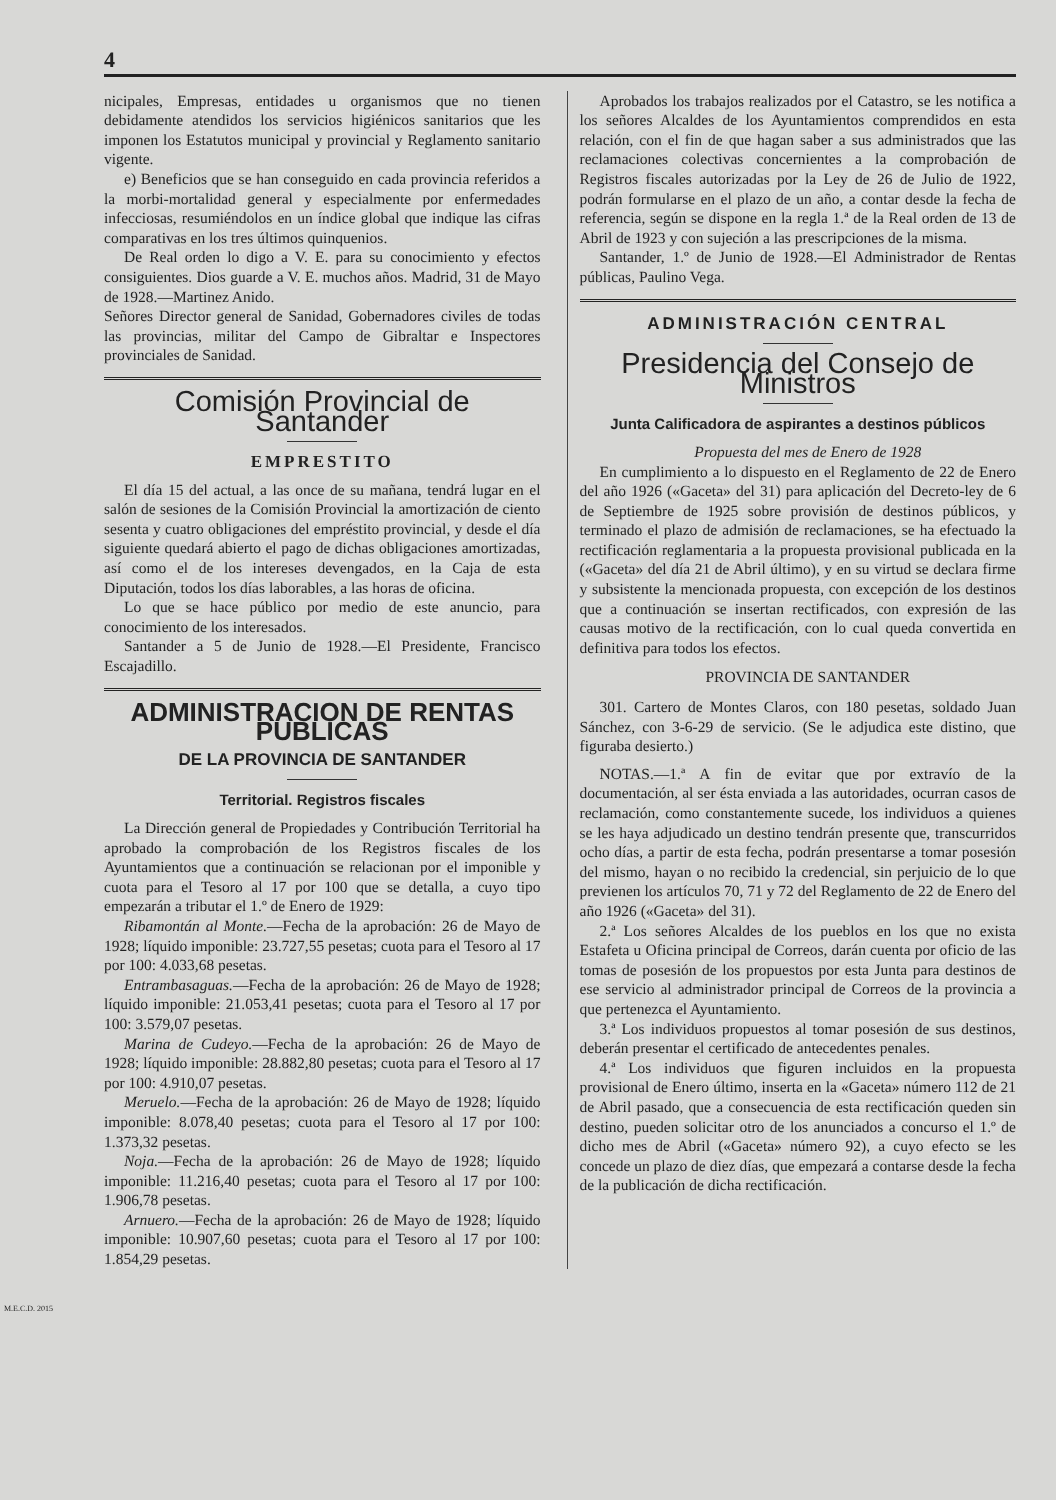4
nicipales, Empresas, entidades u organismos que no tienen debidamente atendidos los servicios higiénicos sanitarios que les imponen los Estatutos municipal y provincial y Reglamento sanitario vigente.
e) Beneficios que se han conseguido en cada provincia referidos a la morbi-mortalidad general y especialmente por enfermedades infecciosas, resumiéndolos en un índice global que indique las cifras comparativas en los tres últimos quinquenios.
De Real orden lo digo a V. E. para su conocimiento y efectos consiguientes. Dios guarde a V. E. muchos años. Madrid, 31 de Mayo de 1928.—Martinez Anido.
Señores Director general de Sanidad, Gobernadores civiles de todas las provincias, militar del Campo de Gibraltar e Inspectores provinciales de Sanidad.
Comisión Provincial de Santander
EMPRESTITO
El día 15 del actual, a las once de su mañana, tendrá lugar en el salón de sesiones de la Comisión Provincial la amortización de ciento sesenta y cuatro obligaciones del empréstito provincial, y desde el día siguiente quedará abierto el pago de dichas obligaciones amortizadas, así como el de los intereses devengados, en la Caja de esta Diputación, todos los días laborables, a las horas de oficina.
Lo que se hace público por medio de este anuncio, para conocimiento de los interesados.
Santander a 5 de Junio de 1928.—El Presidente, Francisco Escajadillo.
ADMINISTRACION DE RENTAS PUBLICAS
DE LA PROVINCIA DE SANTANDER
Territorial. Registros fiscales
La Dirección general de Propiedades y Contribución Territorial ha aprobado la comprobación de los Registros fiscales de los Ayuntamientos que a continuación se relacionan por el imponible y cuota para el Tesoro al 17 por 100 que se detalla, a cuyo tipo empezarán a tributar el 1.º de Enero de 1929:
Ribamontán al Monte.—Fecha de la aprobación: 26 de Mayo de 1928; líquido imponible: 23.727,55 pesetas; cuota para el Tesoro al 17 por 100: 4.033,68 pesetas.
Entrambasaguas.—Fecha de la aprobación: 26 de Mayo de 1928; líquido imponible: 21.053,41 pesetas; cuota para el Tesoro al 17 por 100: 3.579,07 pesetas.
Marina de Cudeyo.—Fecha de la aprobación: 26 de Mayo de 1928; líquido imponible: 28.882,80 pesetas; cuota para el Tesoro al 17 por 100: 4.910,07 pesetas.
Meruelo.—Fecha de la aprobación: 26 de Mayo de 1928; líquido imponible: 8.078,40 pesetas; cuota para el Tesoro al 17 por 100: 1.373,32 pesetas.
Noja.—Fecha de la aprobación: 26 de Mayo de 1928; líquido imponible: 11.216,40 pesetas; cuota para el Tesoro al 17 por 100: 1.906,78 pesetas.
Arnuero.—Fecha de la aprobación: 26 de Mayo de 1928; líquido imponible: 10.907,60 pesetas; cuota para el Tesoro al 17 por 100: 1.854,29 pesetas.
Aprobados los trabajos realizados por el Catastro, se les notifica a los señores Alcaldes de los Ayuntamientos comprendidos en esta relación, con el fin de que hagan saber a sus administrados que las reclamaciones colectivas concernientes a la comprobación de Registros fiscales autorizadas por la Ley de 26 de Julio de 1922, podrán formularse en el plazo de un año, a contar desde la fecha de referencia, según se dispone en la regla 1.ª de la Real orden de 13 de Abril de 1923 y con sujeción a las prescripciones de la misma.
Santander, 1.º de Junio de 1928.—El Administrador de Rentas públicas, Paulino Vega.
ADMINISTRACIÓN CENTRAL
Presidencia del Consejo de Ministros
Junta Calificadora de aspirantes a destinos públicos
Propuesta del mes de Enero de 1928
En cumplimiento a lo dispuesto en el Reglamento de 22 de Enero del año 1926 («Gaceta» del 31) para aplicación del Decreto-ley de 6 de Septiembre de 1925 sobre provisión de destinos públicos, y terminado el plazo de admisión de reclamaciones, se ha efectuado la rectificación reglamentaria a la propuesta provisional publicada en la («Gaceta» del día 21 de Abril último), y en su virtud se declara firme y subsistente la mencionada propuesta, con excepción de los destinos que a continuación se insertan rectificados, con expresión de las causas motivo de la rectificación, con lo cual queda convertida en definitiva para todos los efectos.
PROVINCIA DE SANTANDER
301. Cartero de Montes Claros, con 180 pesetas, soldado Juan Sánchez, con 3-6-29 de servicio. (Se le adjudica este distino, que figuraba desierto.)
NOTAS.—1.ª A fin de evitar que por extravío de la documentación, al ser ésta enviada a las autoridades, ocurran casos de reclamación, como constantemente sucede, los individuos a quienes se les haya adjudicado un destino tendrán presente que, transcurridos ocho días, a partir de esta fecha, podrán presentarse a tomar posesión del mismo, hayan o no recibido la credencial, sin perjuicio de lo que previenen los artículos 70, 71 y 72 del Reglamento de 22 de Enero del año 1926 («Gaceta» del 31).
2.ª Los señores Alcaldes de los pueblos en los que no exista Estafeta u Oficina principal de Correos, darán cuenta por oficio de las tomas de posesión de los propuestos por esta Junta para destinos de ese servicio al administrador principal de Correos de la provincia a que pertenezca el Ayuntamiento.
3.ª Los individuos propuestos al tomar posesión de sus destinos, deberán presentar el certificado de antecedentes penales.
4.ª Los individuos que figuren incluidos en la propuesta provisional de Enero último, inserta en la «Gaceta» número 112 de 21 de Abril pasado, que a consecuencia de esta rectificación queden sin destino, pueden solicitar otro de los anunciados a concurso el 1.º de dicho mes de Abril («Gaceta» número 92), a cuyo efecto se les concede un plazo de diez días, que empezará a contarse desde la fecha de la publicación de dicha rectificación.
M.E.C.D. 2015